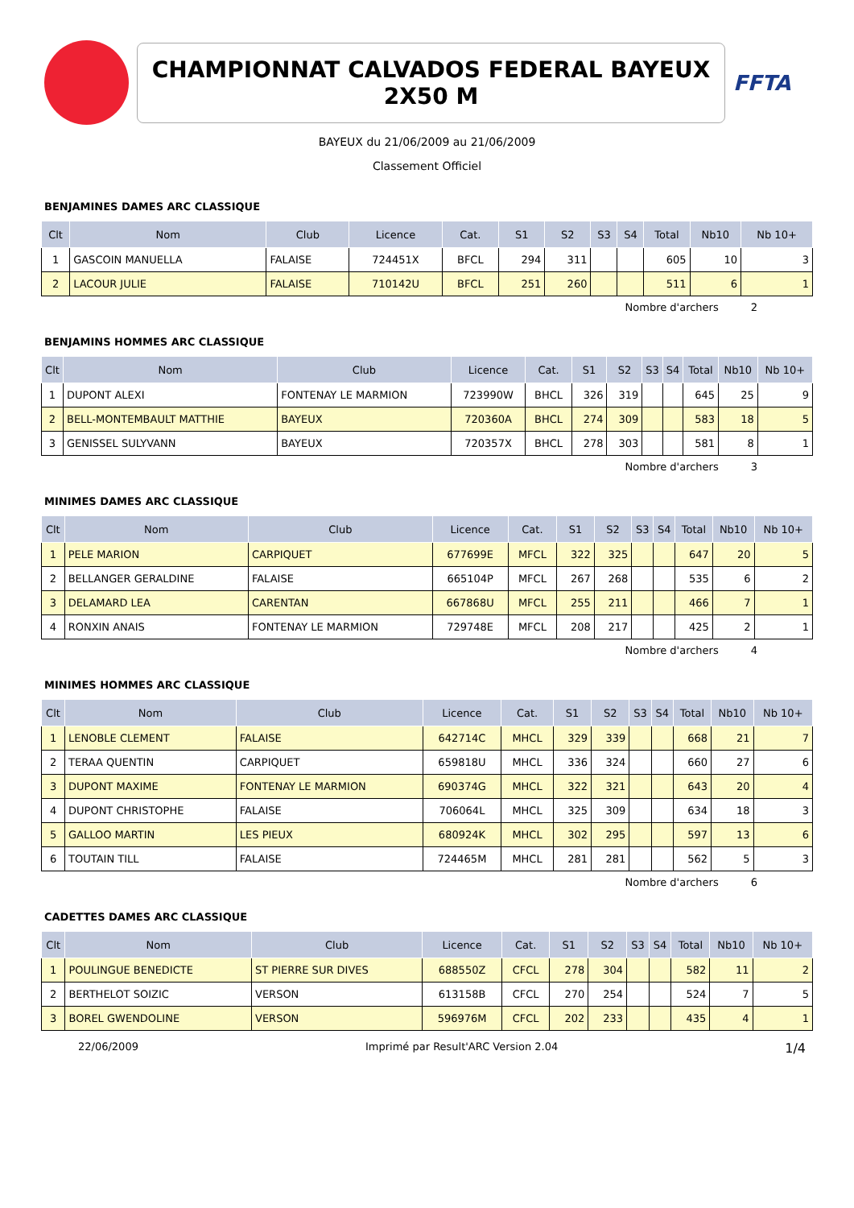CHAMPIONNAT CALVADOS FEDERAL BAYEUX 2X50 M
FFTA
BAYEUX du 21/06/2009 au 21/06/2009
Classement Officiel
BENJAMINES DAMES ARC CLASSIQUE
| Clt | Nom | Club | Licence | Cat. | S1 | S2 | S3 | S4 | Total | Nb10 | Nb 10+ |
| --- | --- | --- | --- | --- | --- | --- | --- | --- | --- | --- | --- |
| 1 | GASCOIN MANUELLA | FALAISE | 724451X | BFCL | 294 | 311 | | | 605 | 10 | 3 |
| 2 | LACOUR JULIE | FALAISE | 710142U | BFCL | 251 | 260 | | | 511 | 6 | 1 |
Nombre d'archers 2
BENJAMINS HOMMES ARC CLASSIQUE
| Clt | Nom | Club | Licence | Cat. | S1 | S2 | S3 | S4 | Total | Nb10 | Nb 10+ |
| --- | --- | --- | --- | --- | --- | --- | --- | --- | --- | --- | --- |
| 1 | DUPONT ALEXI | FONTENAY LE MARMION | 723990W | BHCL | 326 | 319 | | | 645 | 25 | 9 |
| 2 | BELL-MONTEMBAULT MATTHIE | BAYEUX | 720360A | BHCL | 274 | 309 | | | 583 | 18 | 5 |
| 3 | GENISSEL SULYVANN | BAYEUX | 720357X | BHCL | 278 | 303 | | | 581 | 8 | 1 |
Nombre d'archers 3
MINIMES DAMES ARC CLASSIQUE
| Clt | Nom | Club | Licence | Cat. | S1 | S2 | S3 | S4 | Total | Nb10 | Nb 10+ |
| --- | --- | --- | --- | --- | --- | --- | --- | --- | --- | --- | --- |
| 1 | PELE MARION | CARPIQUET | 677699E | MFCL | 322 | 325 | | | 647 | 20 | 5 |
| 2 | BELLANGER GERALDINE | FALAISE | 665104P | MFCL | 267 | 268 | | | 535 | 6 | 2 |
| 3 | DELAMARD LEA | CARENTAN | 667868U | MFCL | 255 | 211 | | | 466 | 7 | 1 |
| 4 | RONXIN ANAIS | FONTENAY LE MARMION | 729748E | MFCL | 208 | 217 | | | 425 | 2 | 1 |
Nombre d'archers 4
MINIMES HOMMES ARC CLASSIQUE
| Clt | Nom | Club | Licence | Cat. | S1 | S2 | S3 | S4 | Total | Nb10 | Nb 10+ |
| --- | --- | --- | --- | --- | --- | --- | --- | --- | --- | --- | --- |
| 1 | LENOBLE CLEMENT | FALAISE | 642714C | MHCL | 329 | 339 | | | 668 | 21 | 7 |
| 2 | TERAA QUENTIN | CARPIQUET | 659818U | MHCL | 336 | 324 | | | 660 | 27 | 6 |
| 3 | DUPONT MAXIME | FONTENAY LE MARMION | 690374G | MHCL | 322 | 321 | | | 643 | 20 | 4 |
| 4 | DUPONT CHRISTOPHE | FALAISE | 706064L | MHCL | 325 | 309 | | | 634 | 18 | 3 |
| 5 | GALLOO MARTIN | LES PIEUX | 680924K | MHCL | 302 | 295 | | | 597 | 13 | 6 |
| 6 | TOUTAIN TILL | FALAISE | 724465M | MHCL | 281 | 281 | | | 562 | 5 | 3 |
Nombre d'archers 6
CADETTES DAMES ARC CLASSIQUE
| Clt | Nom | Club | Licence | Cat. | S1 | S2 | S3 | S4 | Total | Nb10 | Nb 10+ |
| --- | --- | --- | --- | --- | --- | --- | --- | --- | --- | --- | --- |
| 1 | POULINGUE BENEDICTE | ST PIERRE SUR DIVES | 688550Z | CFCL | 278 | 304 | | | 582 | 11 | 2 |
| 2 | BERTHELOT SOIZIC | VERSON | 613158B | CFCL | 270 | 254 | | | 524 | 7 | 5 |
| 3 | BOREL GWENDOLINE | VERSON | 596976M | CFCL | 202 | 233 | | | 435 | 4 | 1 |
22/06/2009 Imprimé par Result'ARC Version 2.04 1/4